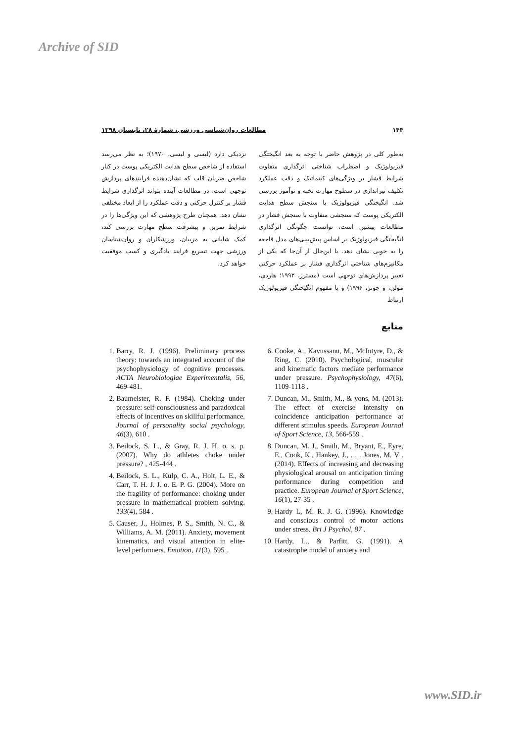Archive of SID
۱۴۴ مطالعات روان‌شناسی ورزشی، شمارهٔ ۲۸، تابستان ۱۳۹۸
به‌طور کلی در پژوهش حاضر با توجه به بعد انگیختگی فیزیولوژیک و اضطراب شناختی اثرگذاری متفاوت شرایط فشار بر ویژگی‌های کینماتیک و دقت عملکرد تکلیف تیراندازی در سطوح مهارت نخبه و نوآموز بررسی شد. انگیختگی فیزیولوژیک با سنجش سطح هدایت الکتریکی پوست که سنجشی متفاوت با سنجش فشار در مطالعات پیشین است، توانست چگونگی اثرگذاری انگیختگی فیزیولوژیک بر اساس پیش‌بینی‌های مدل فاجعه را به خوبی نشان دهد. با این‌حال از آن‌جا که یکی از مکانیزم‌های شناختی اثرگذاری فشار بر عملکرد حرکتی تغییر پردازش‌های توجهی است (مسترز، ۱۹۹۲؛ هاردی، مولن، و جونز، ۱۹۹۶) و با مفهوم انگیختگی فیزیولوژیک ارتباط
نزدیکی دارد (لیسی و لیسی، ۱۹۷۰)؛ به نظر می‌رسد استفاده از شاخص سطح هدایت الکتریکی پوست در کنار شاخص ضربان قلب که نشان‌دهنده فرایندهای پردازش توجهی است، در مطالعات آینده بتواند اثرگذاری شرایط فشار بر کنترل حرکتی و دقت عملکرد را از ابعاد مختلفی نشان دهد. همچنان طرح پژوهشی که این ویژگی‌ها را در شرایط تمرین و پیشرفت سطح مهارت بررسی کند، کمک شایانی به مربیان، ورزشکاران و روان‌شناسان ورزشی جهت تسریع فرایند یادگیری و کسب موفقیت خواهد کرد.
منابع
6. Cooke, A., Kavussanu, M., McIntyre, D., & Ring, C. (2010). Psychological, muscular and kinematic factors mediate performance under pressure. Psychophysiology, 47(6), 1109-1118 .
7. Duncan, M., Smith, M., & yons, M. (2013). The effect of exercise intensity on coincidence anticipation performance at different stimulus speeds. European Journal of Sport Science, 13, 566-559 .
8. Duncan, M. J., Smith, M., Bryant, E., Eyre, E., Cook, K., Hankey, J., . . . Jones, M. V .(2014). Effects of increasing and decreasing physiological arousal on anticipation timing performance during competition and practice. European Journal of Sport Science, 16(1), 27-35 .
9. Hardy L, M. R. J. G. (1996). Knowledge and conscious control of motor actions under stress. Bri J Psychol, 87 .
10. Hardy, L., & Parfitt, G. (1991). A catastrophe model of anxiety and
1. Barry, R. J. (1996). Preliminary process theory: towards an integrated account of the psychophysiology of cognitive processes. ACTA Neurobiologiae Experimentalis, 56, 469-481.
2. Baumeister, R. F. (1984). Choking under pressure: self-consciousness and paradoxical effects of incentives on skillful performance. Journal of personality social psychology, 46(3), 610 .
3. Beilock, S. L., & Gray, R. J. H. o. s. p. (2007). Why do athletes choke under pressure? , 425-444 .
4. Beilock, S. L., Kulp, C. A., Holt, L. E., & Carr, T. H. J. J. o. E. P. G. (2004). More on the fragility of performance: choking under pressure in mathematical problem solving. 133(4), 584 .
5. Causer, J., Holmes, P. S., Smith, N. C., & Williams, A. M. (2011). Anxiety, movement kinematics, and visual attention in elite-level performers. Emotion, 11(3), 595 .
www.SID.ir